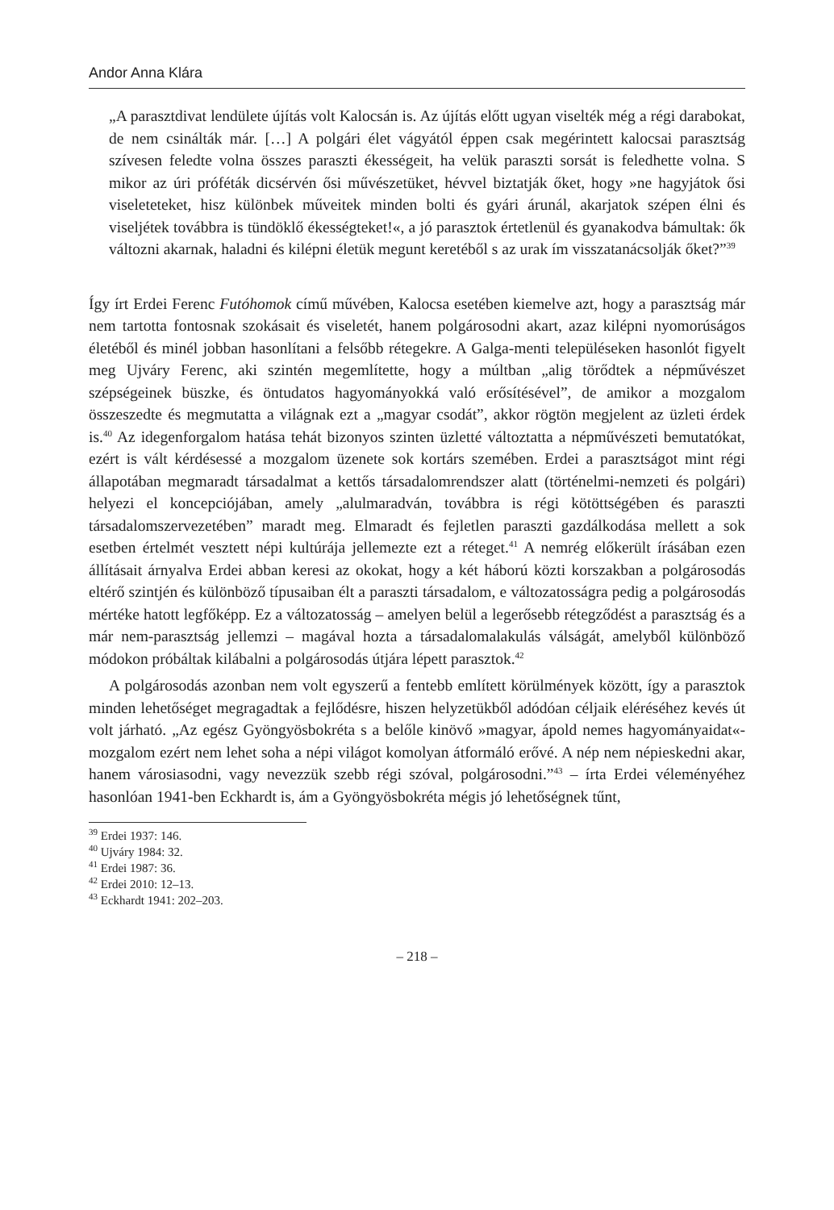Andor Anna Klára
„A parasztdivat lendülete újítás volt Kalocsán is. Az újítás előtt ugyan viselték még a régi darabokat, de nem csinálták már. […] A polgári élet vágyától éppen csak megérintett kalocsai parasztság szívesen feledte volna összes paraszti ékességeit, ha velük paraszti sorsát is feledhette volna. S mikor az úri próféták dicsérvén ősi művészetüket, hévvel biztatják őket, hogy »ne hagyjátok ősi viseleteteket, hisz különbek műveitek minden bolti és gyári árunál, akarjatok szépen élni és viseljétek továbbra is tündöklő ékességteket!«, a jó parasztok értetlenül és gyanakodva bámultak: ők változni akarnak, haladni és kilépni életük megunt keretéből s az urak ím visszatanácsolják őket?”<sup>39</sup>
Így írt Erdei Ferenc Futóhomok című művében, Kalocsa esetében kiemelve azt, hogy a parasztság már nem tartotta fontosnak szokásait és viseletét, hanem polgárosodni akart, azaz kilépni nyomorúságos életéből és minél jobban hasonlítani a felsőbb rétegekre. A Galga-menti településeken hasonlót figyelt meg Ujváry Ferenc, aki szintén megemlítette, hogy a múltban „alig törődtek a népművészet szépségeinek büszke, és öntudatos hagyományokká való erősítésével”, de amikor a mozgalom összeszedte és megmutatta a világnak ezt a „magyar csodát”, akkor rögtön megjelent az üzleti érdek is.<sup>40</sup> Az idegenforgalom hatása tehát bizonyos szinten üzletté változtatta a népművészeti bemutatókat, ezért is vált kérdésessé a mozgalom üzenete sok kortárs szemében. Erdei a parasztságot mint régi állapotában megmaradt társadalmat a kettős társadalomrendszer alatt (történelmi-nemzeti és polgári) helyezi el koncepciójában, amely „alulmaradván, továbbra is régi kötöttségében és paraszti társadalomszervezetében” maradt meg. Elmaradt és fejletlen paraszti gazdálkodása mellett a sok esetben értelmét vesztett népi kultúrája jellemezte ezt a réteget.<sup>41</sup> A nemrég előkerült írásában ezen állításait árnyalva Erdei abban keresi az okokat, hogy a két háború közti korszakban a polgárosodás eltérő szintjén és különböző típusaiban élt a paraszti társadalom, e változatosságra pedig a polgárosodás mértéke hatott legfőképp. Ez a változatosság – amelyen belül a legerősebb rétegződést a parasztság és a már nem-parasztság jellemzi – magával hozta a társadalomalakulás válságát, amelyből különböző módokon próbáltak kilábalni a polgárosodás útjára lépett parasztok.<sup>42</sup>
A polgárosodás azonban nem volt egyszerű a fentebb említett körülmények között, így a parasztok minden lehetőséget megragadtak a fejlődésre, hiszen helyzetükből adódóan céljaik eléréséhez kevés út volt járható. „Az egész Gyöngyösbokréta s a belőle kinövő »magyar, ápold nemes hagyományaidat«-mozgalom ezért nem lehet soha a népi világot komolyan átformáló erővé. A nép nem népieskedni akar, hanem városiasodni, vagy nevezzük szebb régi szóval, polgárosodni.”<sup>43</sup> – írta Erdei véleményéhez hasonlóan 1941-ben Eckhardt is, ám a Gyöngyösbokréta mégis jó lehetőségnek tűnt,
<sup>39</sup> Erdei 1937: 146.
<sup>40</sup> Ujváry 1984: 32.
<sup>41</sup> Erdei 1987: 36.
<sup>42</sup> Erdei 2010: 12–13.
<sup>43</sup> Eckhardt 1941: 202–203.
– 218 –